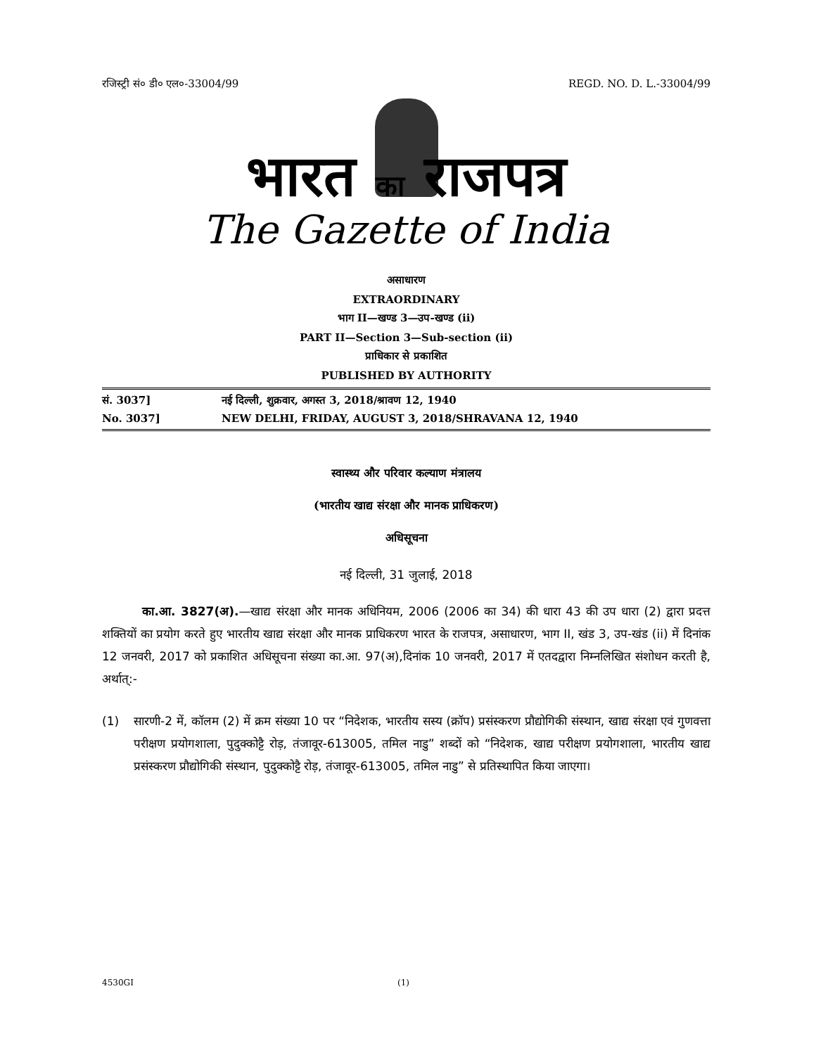रजिस्ट्री सं० डी० एल०-33004/99 REGD. NO. D. L.-33004/99
भारत का राजपत्र
The Gazette of India
असाधारण
EXTRAORDINARY
भाग II—खण्ड 3—उप-खण्ड (ii)
PART II—Section 3—Sub-section (ii)
प्राधिकार से प्रकाशित
PUBLISHED BY AUTHORITY
सं. 3037] नई दिल्ली, शुक्रवार, अगस्त 3, 2018/श्रावण 12, 1940
No. 3037] NEW DELHI, FRIDAY, AUGUST 3, 2018/SHRAVANA 12, 1940
स्वास्थ्य और परिवार कल्याण मंत्रालय
(भारतीय खाद्य संरक्षा और मानक प्राधिकरण)
अधिसूचना
नई दिल्ली, 31 जुलाई, 2018
का.आ. 3827(अ).—खाद्य संरक्षा और मानक अधिनियम, 2006 (2006 का 34) की धारा 43 की उप धारा (2) द्वारा प्रदत्त शक्तियों का प्रयोग करते हुए भारतीय खाद्य संरक्षा और मानक प्राधिकरण भारत के राजपत्र, असाधारण, भाग II, खंड 3, उप-खंड (ii) में दिनांक 12 जनवरी, 2017 को प्रकाशित अधिसूचना संख्या का.आ. 97(अ),दिनांक 10 जनवरी, 2017 में एतदद्वारा निम्नलिखित संशोधन करती है, अर्थात्:-
(1) सारणी-2 में, कॉलम (2) में क्रम संख्या 10 पर “निदेशक, भारतीय सस्य (क्रॉप) प्रसंस्करण प्रौद्योगिकी संस्थान, खाद्य संरक्षा एवं गुणवत्ता परीक्षण प्रयोगशाला, पुदुक्कोट्टै रोड़, तंजावूर-613005, तमिल नाडु” शब्दों को “निदेशक, खाद्य परीक्षण प्रयोगशाला, भारतीय खाद्य प्रसंस्करण प्रौद्योगिकी संस्थान, पुदुक्कोट्टै रोड़, तंजावूर-613005, तमिल नाडु” से प्रतिस्थापित किया जाएगा।
4530GI (1)